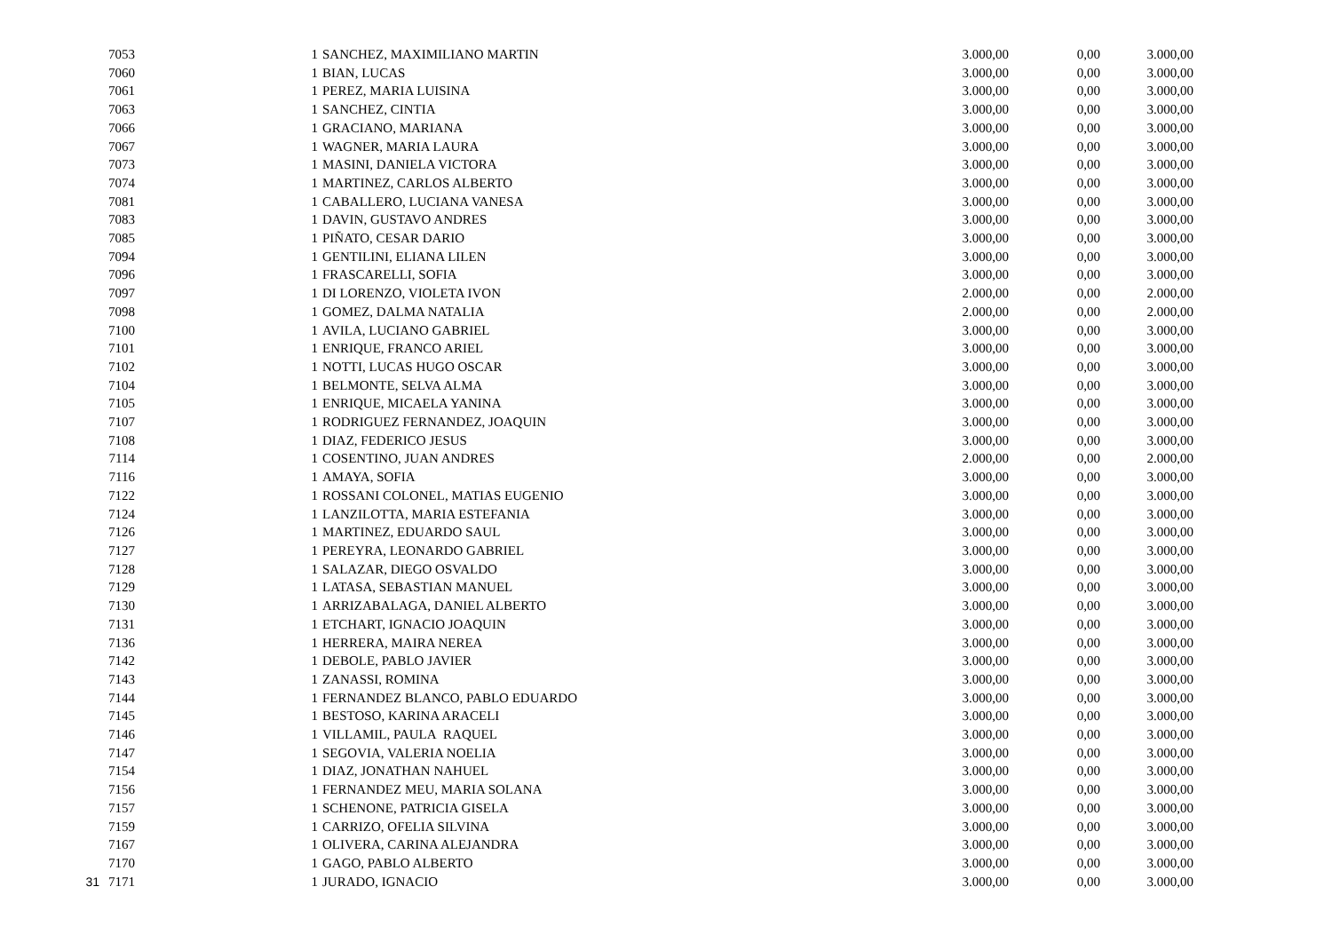| | 7053 | 1 | SANCHEZ, MAXIMILIANO MARTIN | 3.000,00 | 0,00 | 3.000,00 |
| | 7060 | 1 | BIAN, LUCAS | 3.000,00 | 0,00 | 3.000,00 |
| | 7061 | 1 | PEREZ, MARIA LUISINA | 3.000,00 | 0,00 | 3.000,00 |
| | 7063 | 1 | SANCHEZ, CINTIA | 3.000,00 | 0,00 | 3.000,00 |
| | 7066 | 1 | GRACIANO, MARIANA | 3.000,00 | 0,00 | 3.000,00 |
| | 7067 | 1 | WAGNER, MARIA LAURA | 3.000,00 | 0,00 | 3.000,00 |
| | 7073 | 1 | MASINI, DANIELA VICTORA | 3.000,00 | 0,00 | 3.000,00 |
| | 7074 | 1 | MARTINEZ, CARLOS ALBERTO | 3.000,00 | 0,00 | 3.000,00 |
| | 7081 | 1 | CABALLERO, LUCIANA VANESA | 3.000,00 | 0,00 | 3.000,00 |
| | 7083 | 1 | DAVIN, GUSTAVO ANDRES | 3.000,00 | 0,00 | 3.000,00 |
| | 7085 | 1 | PIÑATO, CESAR DARIO | 3.000,00 | 0,00 | 3.000,00 |
| | 7094 | 1 | GENTILINI, ELIANA LILEN | 3.000,00 | 0,00 | 3.000,00 |
| | 7096 | 1 | FRASCARELLI, SOFIA | 3.000,00 | 0,00 | 3.000,00 |
| | 7097 | 1 | DI LORENZO, VIOLETA IVON | 2.000,00 | 0,00 | 2.000,00 |
| | 7098 | 1 | GOMEZ, DALMA NATALIA | 2.000,00 | 0,00 | 2.000,00 |
| | 7100 | 1 | AVILA, LUCIANO GABRIEL | 3.000,00 | 0,00 | 3.000,00 |
| | 7101 | 1 | ENRIQUE, FRANCO ARIEL | 3.000,00 | 0,00 | 3.000,00 |
| | 7102 | 1 | NOTTI, LUCAS HUGO OSCAR | 3.000,00 | 0,00 | 3.000,00 |
| | 7104 | 1 | BELMONTE, SELVA ALMA | 3.000,00 | 0,00 | 3.000,00 |
| | 7105 | 1 | ENRIQUE, MICAELA YANINA | 3.000,00 | 0,00 | 3.000,00 |
| | 7107 | 1 | RODRIGUEZ FERNANDEZ, JOAQUIN | 3.000,00 | 0,00 | 3.000,00 |
| | 7108 | 1 | DIAZ, FEDERICO JESUS | 3.000,00 | 0,00 | 3.000,00 |
| | 7114 | 1 | COSENTINO, JUAN ANDRES | 2.000,00 | 0,00 | 2.000,00 |
| | 7116 | 1 | AMAYA, SOFIA | 3.000,00 | 0,00 | 3.000,00 |
| | 7122 | 1 | ROSSANI COLONEL, MATIAS EUGENIO | 3.000,00 | 0,00 | 3.000,00 |
| | 7124 | 1 | LANZILOTTA, MARIA ESTEFANIA | 3.000,00 | 0,00 | 3.000,00 |
| | 7126 | 1 | MARTINEZ, EDUARDO SAUL | 3.000,00 | 0,00 | 3.000,00 |
| | 7127 | 1 | PEREYRA, LEONARDO GABRIEL | 3.000,00 | 0,00 | 3.000,00 |
| | 7128 | 1 | SALAZAR, DIEGO OSVALDO | 3.000,00 | 0,00 | 3.000,00 |
| | 7129 | 1 | LATASA, SEBASTIAN MANUEL | 3.000,00 | 0,00 | 3.000,00 |
| | 7130 | 1 | ARRIZABALAGA, DANIEL ALBERTO | 3.000,00 | 0,00 | 3.000,00 |
| | 7131 | 1 | ETCHART, IGNACIO JOAQUIN | 3.000,00 | 0,00 | 3.000,00 |
| | 7136 | 1 | HERRERA, MAIRA NEREA | 3.000,00 | 0,00 | 3.000,00 |
| | 7142 | 1 | DEBOLE, PABLO JAVIER | 3.000,00 | 0,00 | 3.000,00 |
| | 7143 | 1 | ZANASSI, ROMINA | 3.000,00 | 0,00 | 3.000,00 |
| | 7144 | 1 | FERNANDEZ BLANCO, PABLO EDUARDO | 3.000,00 | 0,00 | 3.000,00 |
| | 7145 | 1 | BESTOSO, KARINA ARACELI | 3.000,00 | 0,00 | 3.000,00 |
| | 7146 | 1 | VILLAMIL, PAULA RAQUEL | 3.000,00 | 0,00 | 3.000,00 |
| | 7147 | 1 | SEGOVIA, VALERIA NOELIA | 3.000,00 | 0,00 | 3.000,00 |
| | 7154 | 1 | DIAZ, JONATHAN NAHUEL | 3.000,00 | 0,00 | 3.000,00 |
| | 7156 | 1 | FERNANDEZ MEU, MARIA SOLANA | 3.000,00 | 0,00 | 3.000,00 |
| | 7157 | 1 | SCHENONE, PATRICIA GISELA | 3.000,00 | 0,00 | 3.000,00 |
| | 7159 | 1 | CARRIZO, OFELIA SILVINA | 3.000,00 | 0,00 | 3.000,00 |
| | 7167 | 1 | OLIVERA, CARINA ALEJANDRA | 3.000,00 | 0,00 | 3.000,00 |
| | 7170 | 1 | GAGO, PABLO ALBERTO | 3.000,00 | 0,00 | 3.000,00 |
| 31 | 7171 | 1 | JURADO, IGNACIO | 3.000,00 | 0,00 | 3.000,00 |